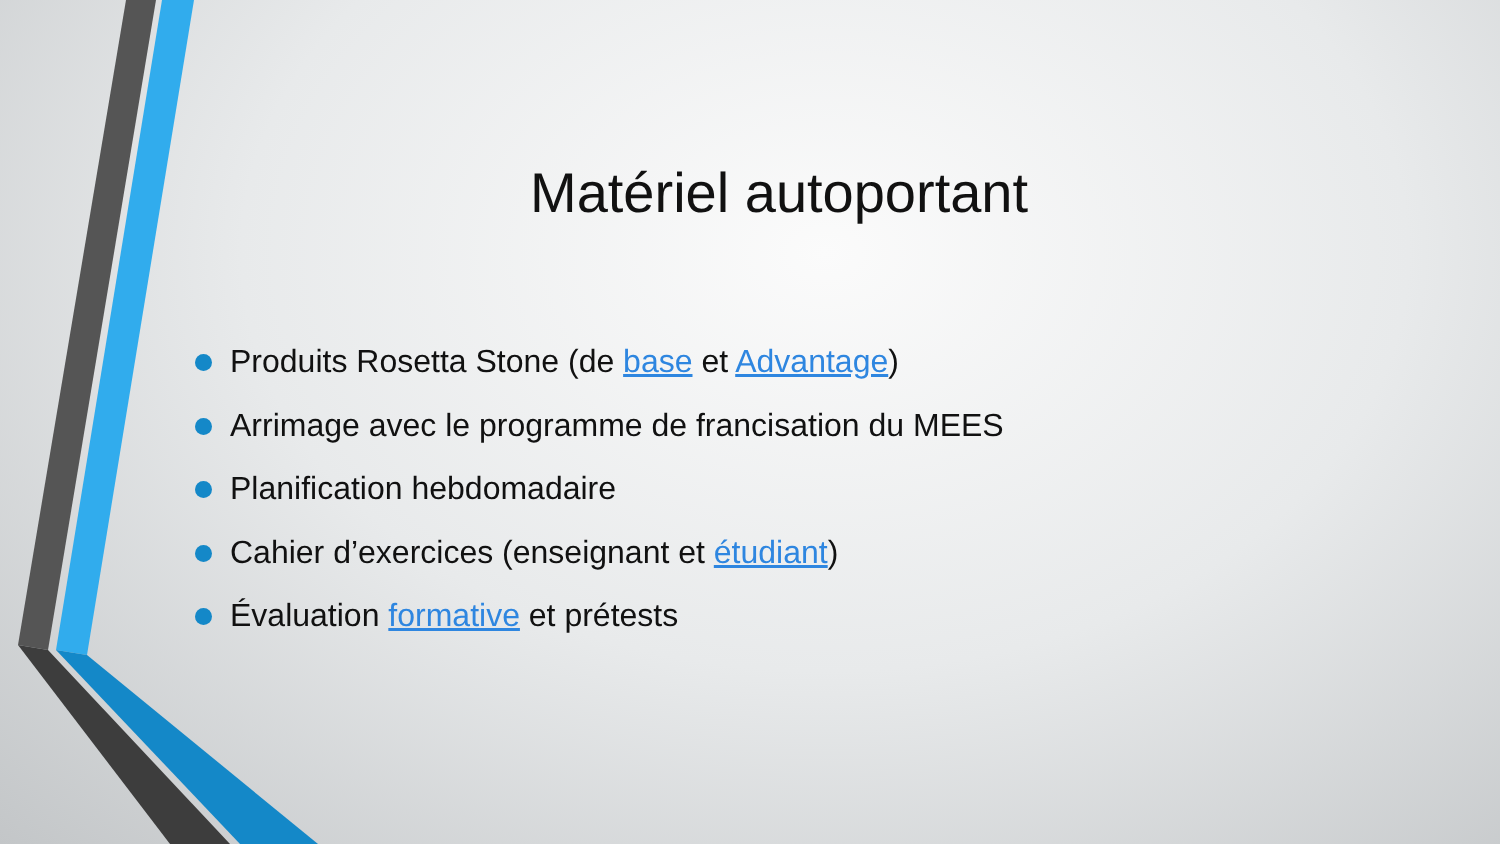Matériel autoportant
Produits Rosetta Stone (de base et Advantage)
Arrimage avec le programme de francisation du MEES
Planification hebdomadaire
Cahier d’exercices (enseignant et étudiant)
Évaluation formative et prétests